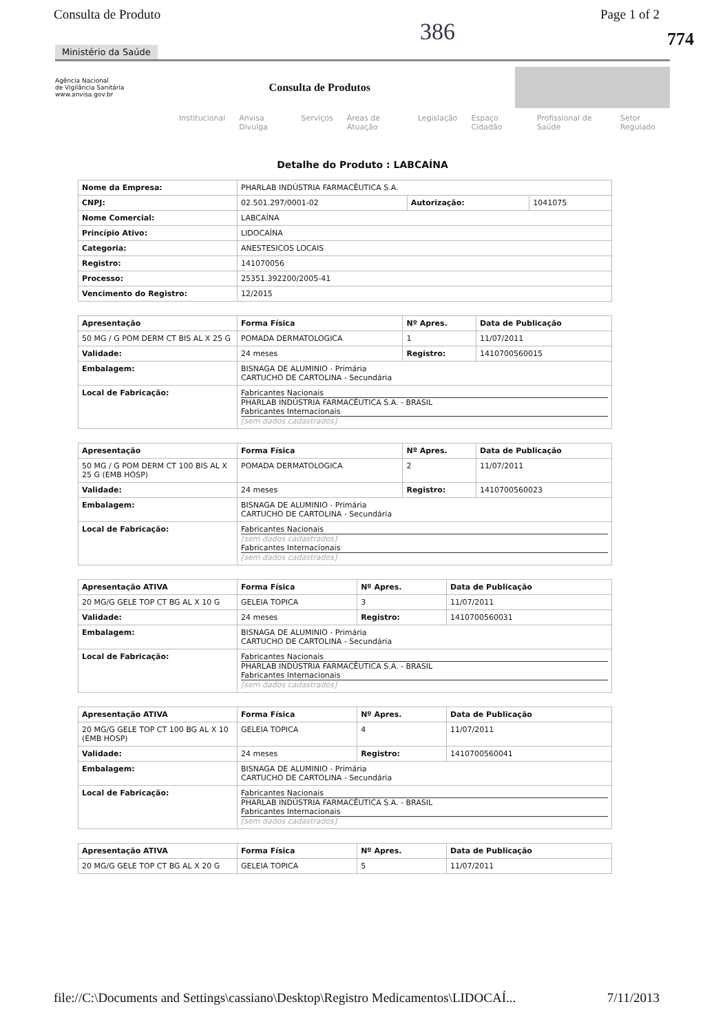Consulta de Produto Page 1 of 2
774
386
Ministério da Saúde
Agência Nacional
de Vigilância Sanitária
www.anvisa.gov.br
Consulta de Produtos
Institucional Anvisa Divulga Serviços Áreas de Atuação Legislação Espaço Cidadão Profissional de Saúde Setor Regulado
Detalhe do Produto : LABCAÍNA
| Nome da Empresa: | PHARLAB INDÚSTRIA FARMACÊUTICA S.A. | | |
| CNPJ: | 02.501.297/0001-02 | Autorização: | 1041075 |
| Nome Comercial: | LABCAÍNA | | |
| Princípio Ativo: | LIDOCAÍNA | | |
| Categoria: | ANESTESICOS LOCAIS | | |
| Registro: | 141070056 | | |
| Processo: | 25351.392200/2005-41 | | |
| Vencimento do Registro: | 12/2015 | | |
| Apresentação | Forma Física | Nº Apres. | Data de Publicação |
| --- | --- | --- | --- |
| 50 MG / G POM DERM CT BIS AL X 25 G | POMADA DERMATOLOGICA | 1 | 11/07/2011 |
| Validade: | 24 meses | Registro: | 1410700560015 |
| Embalagem: | BISNAGA DE ALUMINIO - Primária CARTUCHO DE CARTOLINA - Secundária | | |
| Local de Fabricação: | Fabricantes Nacionais PHARLAB INDÚSTRIA FARMACÊUTICA S.A. - BRASIL Fabricantes Internacionais [sem dados cadastrados] | | |
| Apresentação | Forma Física | Nº Apres. | Data de Publicação |
| --- | --- | --- | --- |
| 50 MG / G POM DERM CT 100 BIS AL X 25 G (EMB HOSP) | POMADA DERMATOLOGICA | 2 | 11/07/2011 |
| Validade: | 24 meses | Registro: | 1410700560023 |
| Embalagem: | BISNAGA DE ALUMINIO - Primária CARTUCHO DE CARTOLINA - Secundária | | |
| Local de Fabricação: | Fabricantes Nacionais [sem dados cadastrados] Fabricantes Internacionais [sem dados cadastrados] | | |
| Apresentação ATIVA | Forma Física | Nº Apres. | Data de Publicação |
| --- | --- | --- | --- |
| 20 MG/G GELE TOP CT BG AL X 10 G | GELEIA TOPICA | 3 | 11/07/2011 |
| Validade: | 24 meses | Registro: | 1410700560031 |
| Embalagem: | BISNAGA DE ALUMINIO - Primária CARTUCHO DE CARTOLINA - Secundária | | |
| Local de Fabricação: | Fabricantes Nacionais PHARLAB INDÚSTRIA FARMACÊUTICA S.A. - BRASIL Fabricantes Internacionais [sem dados cadastrados] | | |
| Apresentação ATIVA | Forma Física | Nº Apres. | Data de Publicação |
| --- | --- | --- | --- |
| 20 MG/G GELE TOP CT 100 BG AL X 10 (EMB HOSP) | GELEIA TOPICA | 4 | 11/07/2011 |
| Validade: | 24 meses | Registro: | 1410700560041 |
| Embalagem: | BISNAGA DE ALUMINIO - Primária CARTUCHO DE CARTOLINA - Secundária | | |
| Local de Fabricação: | Fabricantes Nacionais PHARLAB INDÚSTRIA FARMACÊUTICA S.A. - BRASIL Fabricantes Internacionais [sem dados cadastrados] | | |
| Apresentação ATIVA | Forma Física | Nº Apres. | Data de Publicação |
| --- | --- | --- | --- |
| 20 MG/G GELE TOP CT BG AL X 20 G | GELEIA TOPICA | 5 | 11/07/2011 |
file://C:\Documents and Settings\cassiano\Desktop\Registro Medicamentos\LIDOCAÍ... 7/11/2013